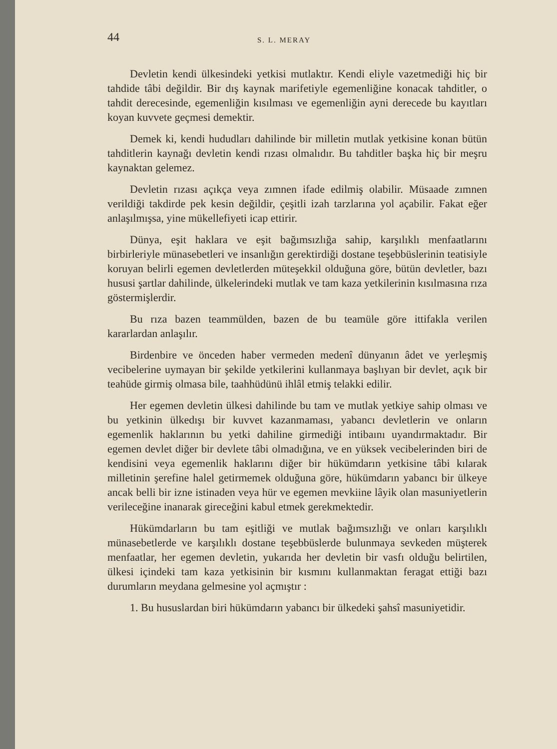44 S. L. MERAY
Devletin kendi ülkesindeki yetkisi mutlaktır. Kendi eliyle vazetmediği hiç bir tahdide tâbi değildir. Bir dış kaynak marifetiyle egemenliğine konacak tahditler, o tahdit derecesinde, egemenliğin kısılması ve egemenliğin ayni derecede bu kayıtları koyan kuvvete geçmesi demektir.
Demek ki, kendi hududları dahilinde bir milletin mutlak yetkisine konan bütün tahditlerin kaynağı devletin kendi rızası olmalıdır. Bu tahditler başka hiç bir meşru kaynaktan gelemez.
Devletin rızası açıkça veya zımnen ifade edilmiş olabilir. Müsaade zımnen verildiği takdirde pek kesin değildir, çeşitli izah tarzlarına yol açabilir. Fakat eğer anlaşılmışsa, yine mükellefiyeti icap ettirir.
Dünya, eşit haklara ve eşit bağımsızlığa sahip, karşılıklı menfaatlarını birbirleriyle münasebetleri ve insanlığın gerektirdiği dostane teşebbüslerinin teatisiyle koruyan belirli egemen devletlerden müteşekkil olduğuna göre, bütün devletler, bazı hususi şartlar dahilinde, ülkelerindeki mutlak ve tam kaza yetkilerinin kısılmasına rıza göstermişlerdir.
Bu rıza bazen teammülden, bazen de bu teamüle göre ittifakla verilen kararlardan anlaşılır.
Birdenbire ve önceden haber vermeden medenî dünyanın âdet ve yerleşmiş vecibelerine uymayan bir şekilde yetkilerini kullanmaya başlıyan bir devlet, açık bir teahüde girmiş olmasa bile, taahhüdünü ihlâl etmiş telakki edilir.
Her egemen devletin ülkesi dahilinde bu tam ve mutlak yetkiye sahip olması ve bu yetkinin ülkedışı bir kuvvet kazanmaması, yabancı devletlerin ve onların egemenlik haklarının bu yetki dahiline girmediği intibaını uyandırmaktadır. Bir egemen devlet diğer bir devlete tâbi olmadığına, ve en yüksek vecibelerinden biri de kendisini veya egemenlik haklarını diğer bir hükümdarın yetkisine tâbi kılarak milletinin şerefine halel getirmemek olduğuna göre, hükümdarın yabancı bir ülkeye ancak belli bir izne istinaden veya hür ve egemen mevkiine lâyik olan masuniyetlerin verileceğine inanarak gireceğini kabul etmek gerekmektedir.
Hükümdarların bu tam eşitliği ve mutlak bağımsızlığı ve onları karşılıklı münasebetlerde ve karşılıklı dostane teşebbüslerde bulunmaya sevkeden müşterek menfaatlar, her egemen devletin, yukarıda her devletin bir vasfı olduğu belirtilen, ülkesi içindeki tam kaza yetkisinin bir kısmını kullanmaktan feragat ettiği bazı durumların meydana gelmesine yol açmıştır :
1. Bu hususlardan biri hükümdarın yabancı bir ülkedeki şahsî masuniyetidir.